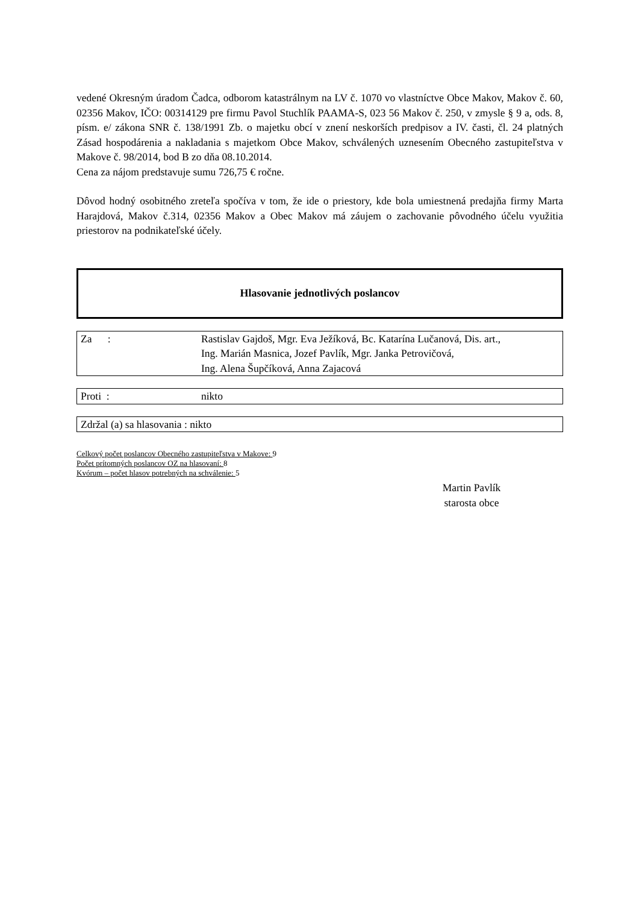vedené Okresným úradom Čadca, odborom katastrálnym na LV č. 1070 vo vlastníctve Obce Makov, Makov č. 60, 02356 Makov, IČO: 00314129 pre firmu Pavol Stuchlík PAAMA-S, 023 56 Makov č. 250, v zmysle § 9 a, ods. 8, písm. e/ zákona SNR č. 138/1991 Zb. o majetku obcí v znení neskorších predpisov a IV. časti, čl. 24 platných Zásad hospodárenia a nakladania s majetkom Obce Makov, schválených uznesením Obecného zastupiteľstva v Makove č. 98/2014, bod B zo dňa 08.10.2014.
Cena za nájom predstavuje sumu 726,75 € ročne.
Dôvod hodný osobitného zreteľa spočíva v tom, že ide o priestory, kde bola umiestnená predajňa firmy Marta Harajdová, Makov č.314, 02356 Makov a Obec Makov má záujem o zachovanie pôvodného účelu využitia priestorov na podnikateľské účely.
Hlasovanie jednotlivých poslancov
Za : Rastislav Gajdoš, Mgr. Eva Ježíková, Bc. Katarína Lučanová, Dis. art.,
Ing. Marián Masnica, Jozef Pavlík, Mgr. Janka Petrovičová,
Ing. Alena Šupčíková, Anna Zajacová
Proti : nikto
Zdržal (a) sa hlasovania : nikto
Celkový počet poslancov Obecného zastupiteľstva v Makove: 9
Počet prítomných poslancov OZ na hlasovaní: 8
Kvórum – počet hlasov potrebných na schválenie: 5
Martin Pavlík
starosta obce